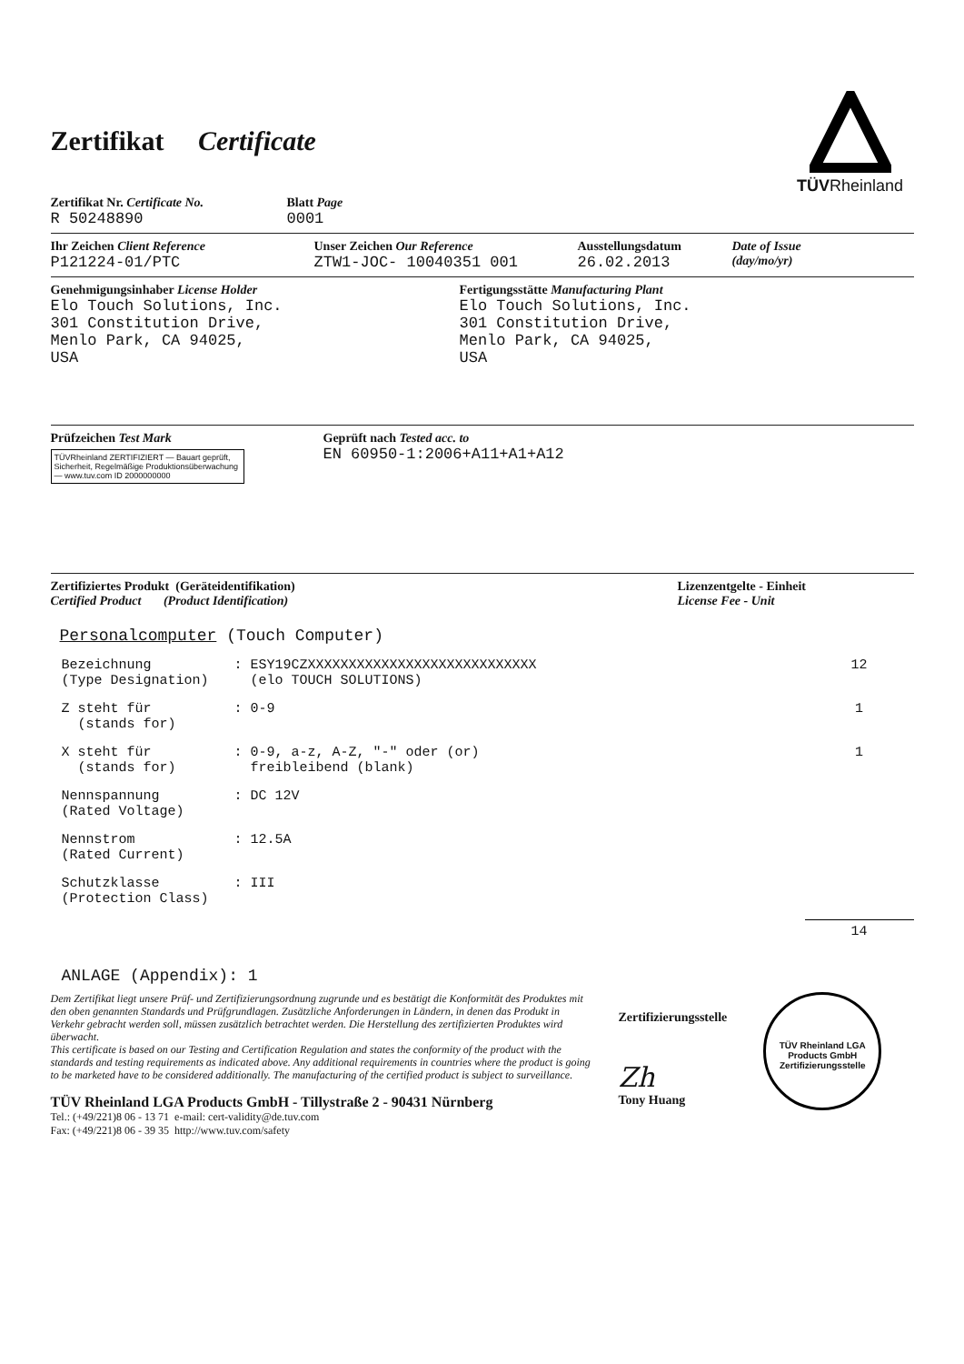Zertifikat Certificate
TÜVRheinland
Zertifikat Nr. Certificate No.
R 50248890
Blatt Page
0001
Ihr Zeichen Client Reference
P121224-01/PTC
Unser Zeichen Our Reference
ZTW1-JOC- 10040351 001
Ausstellungsdatum
26.02.2013
Date of Issue
(day/mo/yr)
Genehmigungsinhaber License Holder
Elo Touch Solutions, Inc.
301 Constitution Drive,
Menlo Park, CA 94025,
USA
Fertigungsstätte Manufacturing Plant
Elo Touch Solutions, Inc.
301 Constitution Drive,
Menlo Park, CA 94025,
USA
Prüfzeichen Test Mark
TÜVRheinland ZERTIFIZIERT — Bauart geprüft, Sicherheit, Regelmäßige Produktionsüberwachung — www.tuv.com ID 2000000000
Geprüft nach Tested acc. to
EN 60950-1:2006+A11+A1+A12
Zertifiziertes Produkt (Geräteidentifikation)
Certified Product (Product Identification)
Lizenzentgelte - Einheit
License Fee - Unit
Personalcomputer (Touch Computer)
Bezeichnung
(Type Designation)
: ESY19CZXXXXXXXXXXXXXXXXXXXXXXXXXXXX
(elo TOUCH SOLUTIONS)
12
Z steht für
(stands for)
: 0-9 1
X steht für
(stands for)
: 0-9, a-z, A-Z, "-" oder (or)
freibleibend (blank)
1
Nennspannung
(Rated Voltage)
: DC 12V
Nennstrom
(Rated Current)
: 12.5A
Schutzklasse
(Protection Class)
: III
14
ANLAGE (Appendix): 1
Dem Zertifikat liegt unsere Prüf- und Zertifizierungsordnung zugrunde und es bestätigt die Konformität des Produktes mit den oben genannten Standards und Prüfgrundlagen. Zusätzliche Anforderungen in Ländern, in denen das Produkt in Verkehr gebracht werden soll, müssen zusätzlich betrachtet werden. Die Herstellung des zertifizierten Produktes wird überwacht.
This certificate is based on our Testing and Certification Regulation and states the conformity of the product with the standards and testing requirements as indicated above. Any additional requirements in countries where the product is going to be marketed have to be considered additionally. The manufacturing of the certified product is subject to surveillance.
TÜV Rheinland LGA Products GmbH - Tillystraße 2 - 90431 Nürnberg
Tel.: (+49/221)8 06 - 13 71 e-mail: cert-validity@de.tuv.com
Fax: (+49/221)8 06 - 39 35 http://www.tuv.com/safety
Zertifizierungsstelle
Zh
Tony Huang
TÜV Rheinland LGA Products GmbH
Zertifizierungsstelle